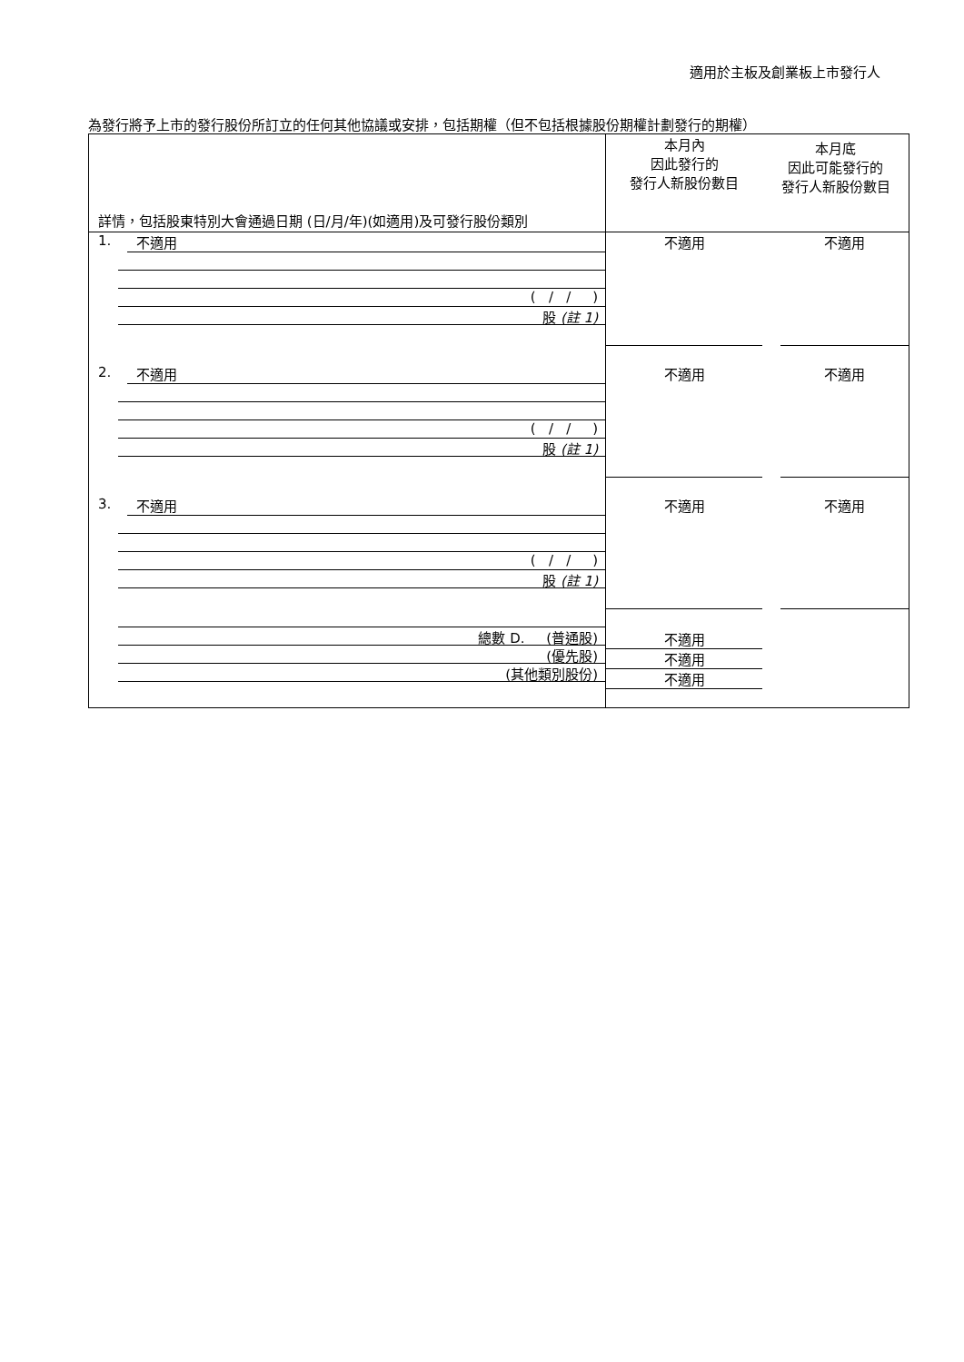適用於主板及創業板上市發行人
為發行將予上市的發行股份所訂立的任何其他協議或安排，包括期權（但不包括根據股份期權計劃發行的期權）
| 詳情，包括股東特別大會通過日期 (日/月/年)(如適用)及可發行股份類別 | 本月內 因此發行的 發行人新股份數目 | 本月底 因此可能發行的 發行人新股份數目 |
| 1. 不適用 ( / / ) 股 (註 1) | 不適用 | 不適用 |
| 2. 不適用 ( / / ) 股 (註 1) | 不適用 | 不適用 |
| 3. 不適用 ( / / ) 股 (註 1) | 不適用 | 不適用 |
| 總數 D. (普通股) (優先股) (其他類別股份) | 不適用 不適用 不適用 | |